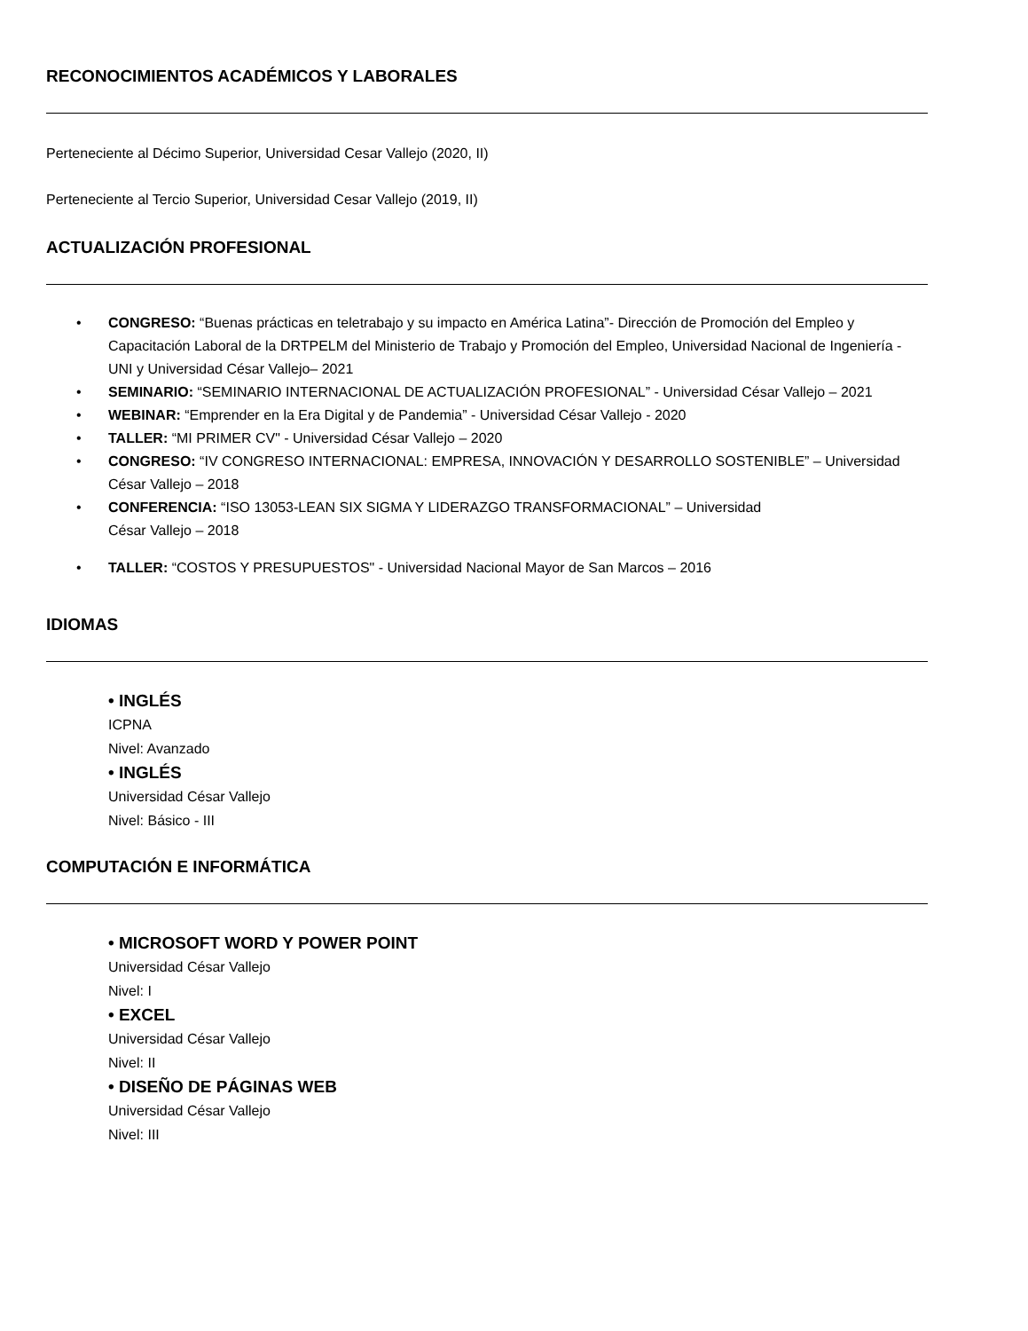RECONOCIMIENTOS ACADÉMICOS Y LABORALES
Perteneciente al Décimo Superior, Universidad Cesar Vallejo (2020, II)
Perteneciente al Tercio Superior, Universidad Cesar Vallejo (2019, II)
ACTUALIZACIÓN PROFESIONAL
• CONGRESO: “Buenas prácticas en teletrabajo y su impacto en América Latina”- Dirección de Promoción del Empleo y Capacitación Laboral de la DRTPELM del Ministerio de Trabajo y Promoción del Empleo, Universidad Nacional de Ingeniería - UNI y Universidad César Vallejo– 2021
• SEMINARIO: “SEMINARIO INTERNACIONAL DE ACTUALIZACIÓN PROFESIONAL” - Universidad César Vallejo – 2021
• WEBINAR: “Emprender en la Era Digital y de Pandemia” - Universidad César Vallejo - 2020
• TALLER: “MI PRIMER CV" - Universidad César Vallejo – 2020
• CONGRESO: “IV CONGRESO INTERNACIONAL: EMPRESA, INNOVACIÓN Y DESARROLLO SOSTENIBLE” – Universidad César Vallejo – 2018
• CONFERENCIA: “ISO 13053-LEAN SIX SIGMA Y LIDERAZGO TRANSFORMACIONAL” – Universidad
César Vallejo – 2018
• TALLER: “COSTOS Y PRESUPUESTOS" - Universidad Nacional Mayor de San Marcos – 2016
IDIOMAS
• INGLÉS
ICPNA
Nivel: Avanzado
• INGLÉS
Universidad César Vallejo
Nivel: Básico - III
COMPUTACIÓN E INFORMÁTICA
• MICROSOFT WORD Y POWER POINT
Universidad César Vallejo
Nivel: I
• EXCEL
Universidad César Vallejo
Nivel: II
• DISEÑO DE PÁGINAS WEB
Universidad César Vallejo
Nivel: III